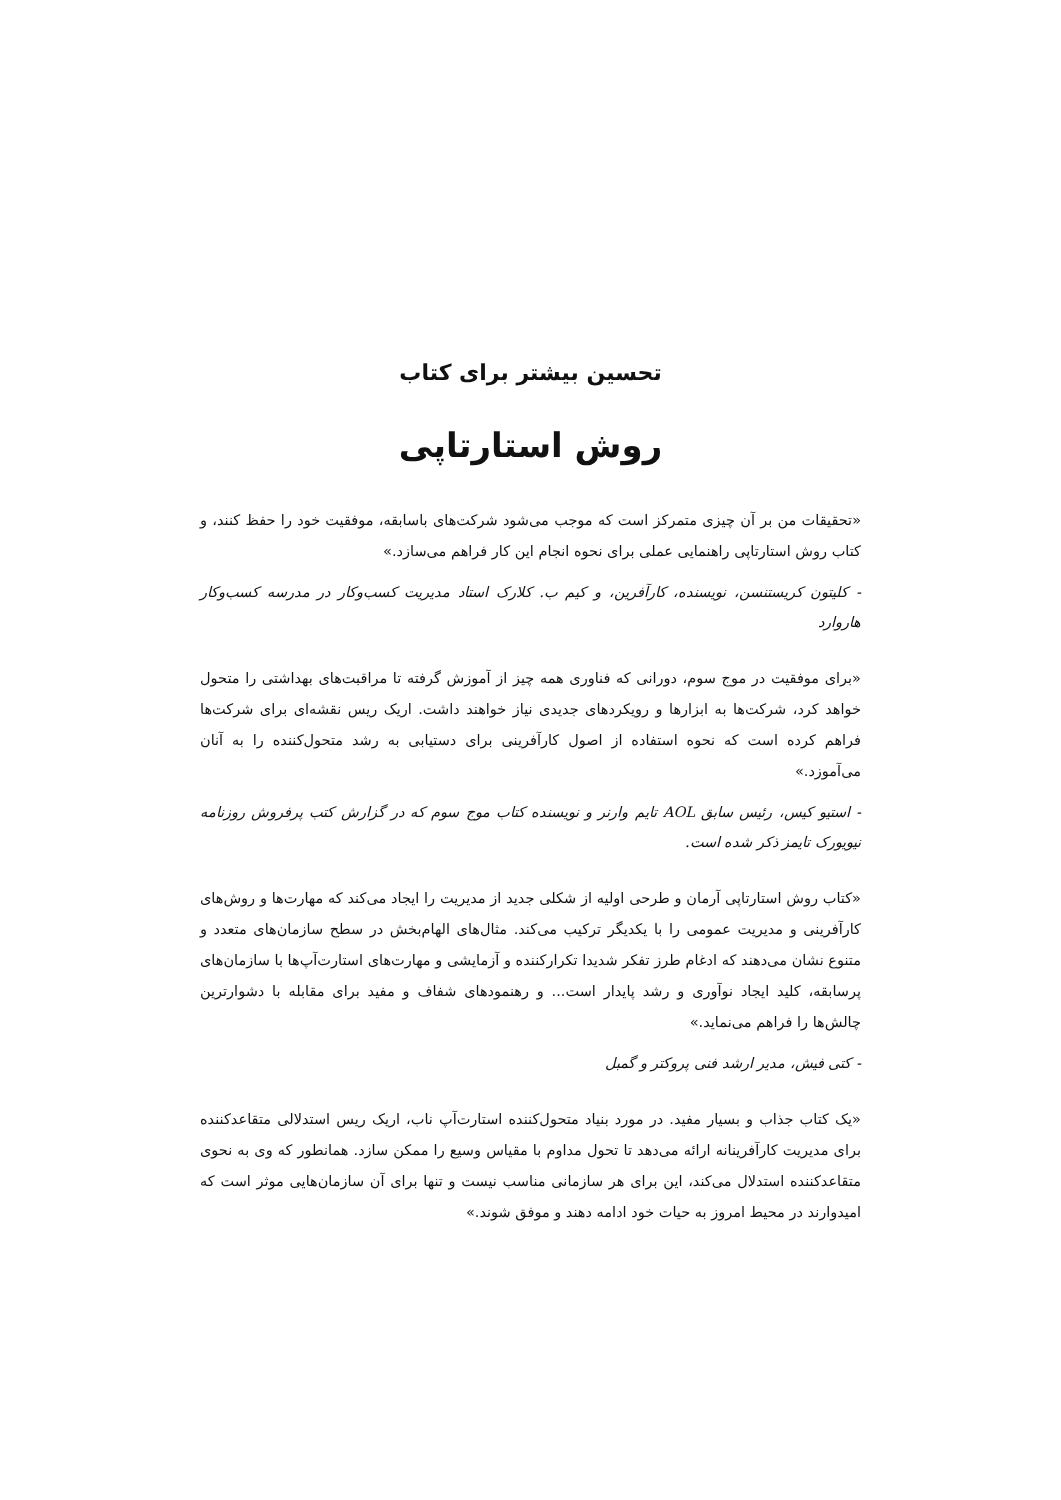تحسین بیشتر برای کتاب
روش استارتاپی
«تحقیقات من بر آن چیزی متمرکز است که موجب می‌شود شرکت‌های باسابقه، موفقیت خود را حفظ کنند، و کتاب روش استارتاپی راهنمایی عملی برای نحوه انجام این کار فراهم می‌سازد.»
- کلیتون کریستنسن، نویسنده، کارآفرین، و کیم ب. کلارک استاد مدیریت کسب‌وکار در مدرسه کسب‌وکار هاروارد
«برای موفقیت در موج سوم، دورانی که فناوری همه چیز از آموزش گرفته تا مراقبت‌های بهداشتی را متحول خواهد کرد، شرکت‌ها به ابزارها و رویکردهای جدیدی نیاز خواهند داشت. اریک ریس نقشه‌ای برای شرکت‌ها فراهم کرده است که نحوه استفاده از اصول کارآفرینی برای دستیابی به رشد متحول‌کننده را به آنان می‌آموزد.»
- استیو کیس، رئیس سابق AOL تایم وارنر و نویسنده کتاب موج سوم که در گزارش کتب پرفروش روزنامه نیویورک تایمز ذکر شده است.
«کتاب روش استارتاپی آرمان و طرحی اولیه از شکلی جدید از مدیریت را ایجاد می‌کند که مهارت‌ها و روش‌های کارآفرینی و مدیریت عمومی را با یکدیگر ترکیب می‌کند. مثال‌های الهام‌بخش در سطح سازمان‌های متعدد و متنوع نشان می‌دهند که ادغام طرز تفکر شدیدا تکرارکننده و آزمایشی و مهارت‌های استارت‌آپ‌ها با سازمان‌های پرسابقه، کلید ایجاد نوآوری و رشد پایدار است... و رهنمودهای شفاف و مفید برای مقابله با دشوارترین چالش‌ها را فراهم می‌نماید.»
- کتی فیش، مدیر ارشد فنی پروکتر و گمبل
«یک کتاب جذاب و بسیار مفید. در مورد بنیاد متحول‌کننده استارت‌آپ ناب، اریک ریس استدلالی متقاعدکننده برای مدیریت کارآفرینانه ارائه می‌دهد تا تحول مداوم با مقیاس وسیع را ممکن سازد. همانطور که وی به نحوی متقاعدکننده استدلال می‌کند، این برای هر سازمانی مناسب نیست و تنها برای آن سازمان‌هایی موثر است که امیدوارند در محیط امروز به حیات خود ادامه دهند و موفق شوند.»